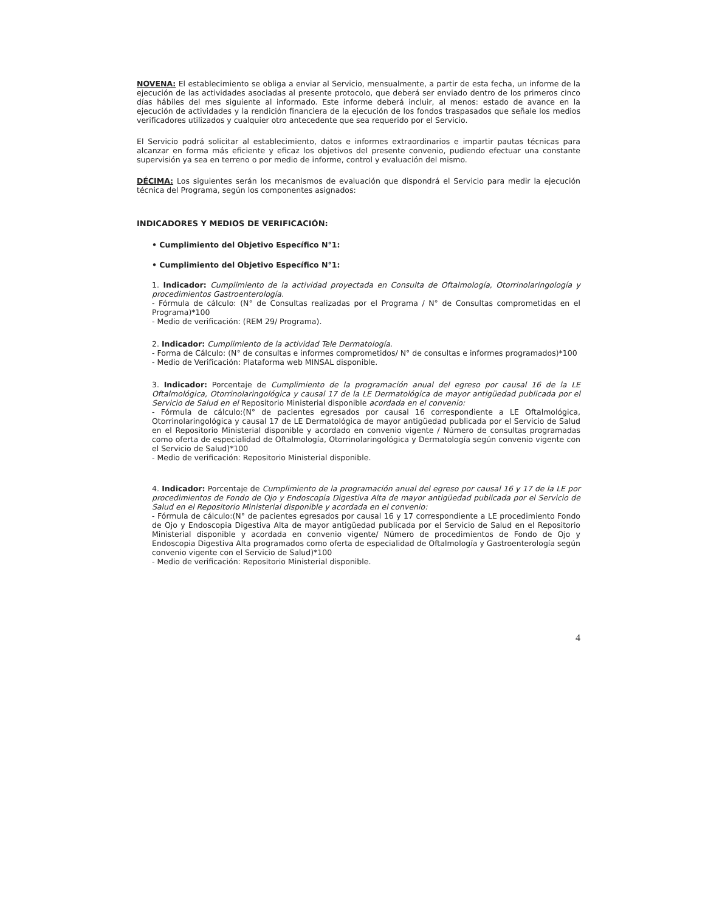NOVENA: El establecimiento se obliga a enviar al Servicio, mensualmente, a partir de esta fecha, un informe de la ejecución de las actividades asociadas al presente protocolo, que deberá ser enviado dentro de los primeros cinco días hábiles del mes siguiente al informado. Este informe deberá incluir, al menos: estado de avance en la ejecución de actividades y la rendición financiera de la ejecución de los fondos traspasados que señale los medios verificadores utilizados y cualquier otro antecedente que sea requerido por el Servicio.
El Servicio podrá solicitar al establecimiento, datos e informes extraordinarios e impartir pautas técnicas para alcanzar en forma más eficiente y eficaz los objetivos del presente convenio, pudiendo efectuar una constante supervisión ya sea en terreno o por medio de informe, control y evaluación del mismo.
DÉCIMA: Los siguientes serán los mecanismos de evaluación que dispondrá el Servicio para medir la ejecución técnica del Programa, según los componentes asignados:
INDICADORES Y MEDIOS DE VERIFICACIÓN:
• Cumplimiento del Objetivo Específico N°1:
• Cumplimiento del Objetivo Específico N°1:
1. Indicador: Cumplimiento de la actividad proyectada en Consulta de Oftalmología, Otorrinolaringología y procedimientos Gastroenterología.
- Fórmula de cálculo: (N° de Consultas realizadas por el Programa / N° de Consultas comprometidas en el Programa)*100
- Medio de verificación: (REM 29/ Programa).
2. Indicador: Cumplimiento de la actividad Tele Dermatología.
- Forma de Cálculo: (N° de consultas e informes comprometidos/ N° de consultas e informes programados)*100
- Medio de Verificación: Plataforma web MINSAL disponible.
3. Indicador: Porcentaje de Cumplimiento de la programación anual del egreso por causal 16 de la LE Oftalmológica, Otorrinolaringológica y causal 17 de la LE Dermatológica de mayor antigüedad publicada por el Servicio de Salud en el Repositorio Ministerial disponible acordada en el convenio:
- Fórmula de cálculo:(N° de pacientes egresados por causal 16 correspondiente a LE Oftalmológica, Otorrinolaringológica y causal 17 de LE Dermatológica de mayor antigüedad publicada por el Servicio de Salud en el Repositorio Ministerial disponible y acordado en convenio vigente / Número de consultas programadas como oferta de especialidad de Oftalmología, Otorrinolaringológica y Dermatología según convenio vigente con el Servicio de Salud)*100
- Medio de verificación: Repositorio Ministerial disponible.
4. Indicador: Porcentaje de Cumplimiento de la programación anual del egreso por causal 16 y 17 de la LE por procedimientos de Fondo de Ojo y Endoscopia Digestiva Alta de mayor antigüedad publicada por el Servicio de Salud en el Repositorio Ministerial disponible y acordada en el convenio:
- Fórmula de cálculo:(N° de pacientes egresados por causal 16 y 17 correspondiente a LE procedimiento Fondo de Ojo y Endoscopia Digestiva Alta de mayor antigüedad publicada por el Servicio de Salud en el Repositorio Ministerial disponible y acordada en convenio vigente/ Número de procedimientos de Fondo de Ojo y Endoscopia Digestiva Alta programados como oferta de especialidad de Oftalmología y Gastroenterología según convenio vigente con el Servicio de Salud)*100
- Medio de verificación: Repositorio Ministerial disponible.
4